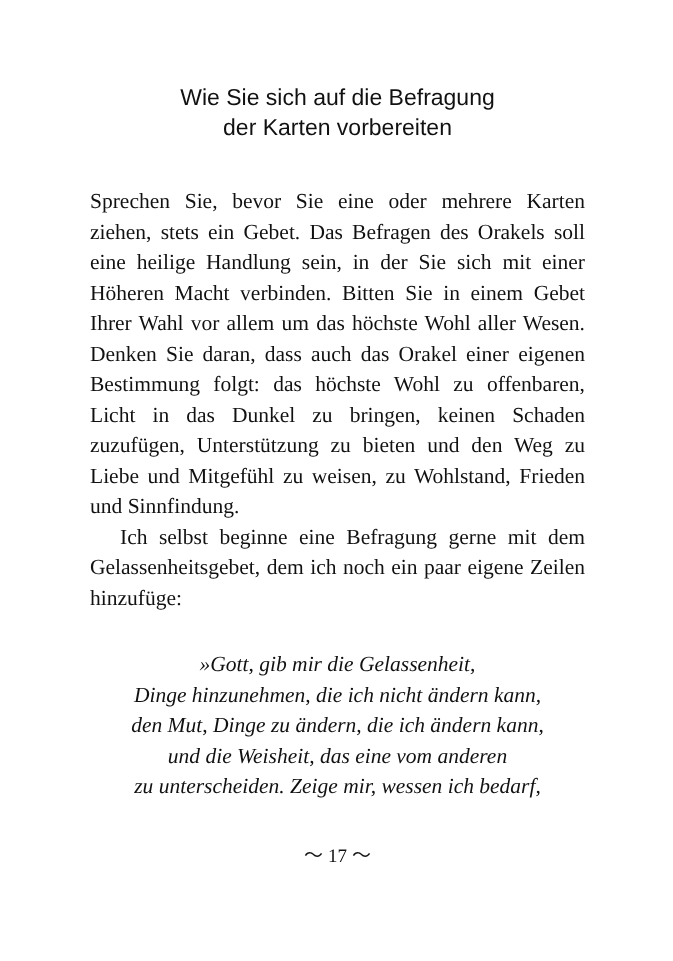Wie Sie sich auf die Befragung
der Karten vorbereiten
Sprechen Sie, bevor Sie eine oder mehrere Karten ziehen, stets ein Gebet. Das Befragen des Orakels soll eine heilige Handlung sein, in der Sie sich mit einer Höheren Macht verbinden. Bitten Sie in einem Gebet Ihrer Wahl vor allem um das höchste Wohl aller Wesen. Denken Sie daran, dass auch das Orakel einer eigenen Bestimmung folgt: das höchste Wohl zu offenbaren, Licht in das Dunkel zu bringen, keinen Schaden zuzufügen, Unterstützung zu bieten und den Weg zu Liebe und Mitgefühl zu weisen, zu Wohlstand, Frieden und Sinnfindung.
Ich selbst beginne eine Befragung gerne mit dem Gelassenheitsgebet, dem ich noch ein paar eigene Zeilen hinzufüge:
»Gott, gib mir die Gelassenheit,
Dinge hinzunehmen, die ich nicht ändern kann,
den Mut, Dinge zu ändern, die ich ändern kann,
und die Weisheit, das eine vom anderen
zu unterscheiden. Zeige mir, wessen ich bedarf,
〜 17 〜